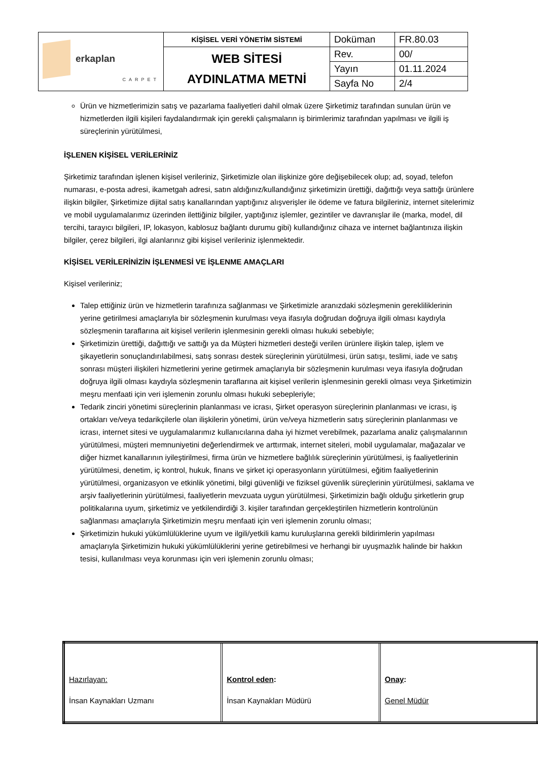| erkaplan CARPET | KİŞİSEL VERİ YÖNETİM SİSTEMİ | Doküman | FR.80.03 |
| | WEB SİTESİ AYDINLATMA METNİ | Rev. | 00/ |
| | | Yayın | 01.11.2024 |
| | | Sayfa No | 2/4 |
Ürün ve hizmetlerimizin satış ve pazarlama faaliyetleri dahil olmak üzere Şirketimiz tarafından sunulan ürün ve hizmetlerden ilgili kişileri faydalandırmak için gerekli çalışmaların iş birimlerimiz tarafından yapılması ve ilgili iş süreçlerinin yürütülmesi,
İŞLENEN KİŞİSEL VERİLERİNİZ
Şirketimiz tarafından işlenen kişisel verileriniz, Şirketimizle olan ilişkinize göre değişebilecek olup; ad, soyad, telefon numarası, e-posta adresi, ikametgah adresi, satın aldığınız/kullandığınız şirketimizin ürettiği, dağıttığı veya sattığı ürünlere ilişkin bilgiler, Şirketimize dijital satış kanallarından yaptığınız alışverişler ile ödeme ve fatura bilgileriniz, internet sitelerimiz ve mobil uygulamalarımız üzerinden ilettiğiniz bilgiler, yaptığınız işlemler, gezintiler ve davranışlar ile (marka, model, dil tercihi, tarayıcı bilgileri, IP, lokasyon, kablosuz bağlantı durumu gibi) kullandığınız cihaza ve internet bağlantınıza ilişkin bilgiler, çerez bilgileri, ilgi alanlarınız gibi kişisel verileriniz işlenmektedir.
KİŞİSEL VERİLERİNİZİN İŞLENMESİ VE İŞLENME AMAÇLARI
Kişisel verileriniz;
Talep ettiğiniz ürün ve hizmetlerin tarafınıza sağlanması ve Şirketimizle aranızdaki sözleşmenin gerekliliklerinin yerine getirilmesi amaçlarıyla bir sözleşmenin kurulması veya ifasıyla doğrudan doğruya ilgili olması kaydıyla sözleşmenin taraflarına ait kişisel verilerin işlenmesinin gerekli olması hukuki sebebiyle;
Şirketimizin ürettiği, dağıttığı ve sattığı ya da Müşteri hizmetleri desteği verilen ürünlere ilişkin talep, işlem ve şikayetlerin sonuçlandırılabilmesi, satış sonrası destek süreçlerinin yürütülmesi, ürün satışı, teslimi, iade ve satış sonrası müşteri ilişkileri hizmetlerini yerine getirmek amaçlarıyla bir sözleşmenin kurulması veya ifasıyla doğrudan doğruya ilgili olması kaydıyla sözleşmenin taraflarına ait kişisel verilerin işlenmesinin gerekli olması veya Şirketimizin meşru menfaati için veri işlemenin zorunlu olması hukuki sebepleriyle;
Tedarik zinciri yönetimi süreçlerinin planlanması ve icrası, Şirket operasyon süreçlerinin planlanması ve icrası, iş ortakları ve/veya tedarikçilerle olan ilişkilerin yönetimi, ürün ve/veya hizmetlerin satış süreçlerinin planlanması ve icrası, internet sitesi ve uygulamalarımız kullanıcılarına daha iyi hizmet verebilmek, pazarlama analiz çalışmalarının yürütülmesi, müşteri memnuniyetini değerlendirmek ve arttırmak, internet siteleri, mobil uygulamalar, mağazalar ve diğer hizmet kanallarının iyileştirilmesi, firma ürün ve hizmetlere bağlılık süreçlerinin yürütülmesi, iş faaliyetlerinin yürütülmesi, denetim, iç kontrol, hukuk, finans ve şirket içi operasyonların yürütülmesi, eğitim faaliyetlerinin yürütülmesi, organizasyon ve etkinlik yönetimi, bilgi güvenliği ve fiziksel güvenlik süreçlerinin yürütülmesi, saklama ve arşiv faaliyetlerinin yürütülmesi, faaliyetlerin mevzuata uygun yürütülmesi, Şirketimizin bağlı olduğu şirketlerin grup politikalarına uyum, şirketimiz ve yetkilendirdiği 3. kişiler tarafından gerçekleştirilen hizmetlerin kontrolünün sağlanması amaçlarıyla Şirketimizin meşru menfaati için veri işlemenin zorunlu olması;
Şirketimizin hukuki yükümlülüklerine uyum ve ilgili/yetkili kamu kuruluşlarına gerekli bildirimlerin yapılması amaçlarıyla Şirketimizin hukuki yükümlülüklerini yerine getirebilmesi ve herhangi bir uyuşmazlık halinde bir hakkın tesisi, kullanılması veya korunması için veri işlemenin zorunlu olması;
| Hazırlayan: İnsan Kaynakları Uzmanı | Kontrol eden : İnsan Kaynakları Müdürü | Onay : Genel Müdür |